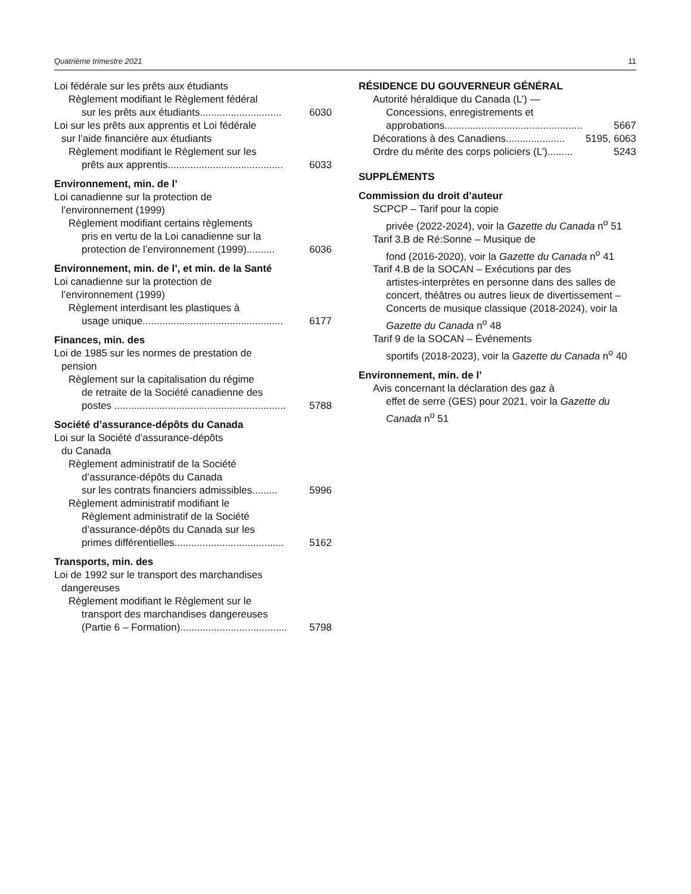Quatrième trimestre 2021 11
Loi fédérale sur les prêts aux étudiants
Règlement modifiant le Règlement fédéral
sur les prêts aux étudiants............................. 6030
Loi sur les prêts aux apprentis et Loi fédérale
sur l’aide financière aux étudiants
Règlement modifiant le Règlement sur les
prêts aux apprentis......................................... 6033
Environnement, min. de l’
Loi canadienne sur la protection de
l’environnement (1999)
Règlement modifiant certains règlements
pris en vertu de la Loi canadienne sur la
protection de l’environnement (1999).......... 6036
Environnement, min. de l’, et min. de la Santé
Loi canadienne sur la protection de
l’environnement (1999)
Règlement interdisant les plastiques à
usage unique.................................................. 6177
Finances, min. des
Loi de 1985 sur les normes de prestation de
pension
Règlement sur la capitalisation du régime
de retraite de la Société canadienne des
postes ............................................................. 5788
Société d’assurance-dépôts du Canada
Loi sur la Société d’assurance-dépôts
du Canada
Règlement administratif de la Société
d’assurance-dépôts du Canada
sur les contrats financiers admissibles......... 5996
Règlement administratif modifiant le
Règlement administratif de la Société
d’assurance-dépôts du Canada sur les
primes différentielles....................................... 5162
Transports, min. des
Loi de 1992 sur le transport des marchandises
dangereuses
Règlement modifiant le Règlement sur le
transport des marchandises dangereuses
(Partie 6 – Formation)...................................... 5798
RÉSIDENCE DU GOUVERNEUR GÉNÉRAL
Autorité héraldique du Canada (L’) —
Concessions, enregistrements et
approbations................................................. 5667
Décorations à des Canadiens..................... 5195, 6063
Ordre du mérite des corps policiers (L’)......... 5243
SUPPLÉMENTS
Commission du droit d’auteur
SCPCP – Tarif pour la copie
privée (2022-2024), voir la Gazette du Canada n<sup>o</sup> 51
Tarif 3.B de Ré:Sonne – Musique de
fond (2016-2020), voir la Gazette du Canada n<sup>o</sup> 41
Tarif 4.B de la SOCAN – Exécutions par des
artistes-interprètes en personne dans des salles de concert, théâtres ou autres lieux de divertissement – Concerts de musique classique (2018-2024), voir la Gazette du Canada n<sup>o</sup> 48
Tarif 9 de la SOCAN – Événements
sportifs (2018-2023), voir la Gazette du Canada n<sup>o</sup> 40
Environnement, min. de l’
Avis concernant la déclaration des gaz à
effet de serre (GES) pour 2021, voir la Gazette du Canada n<sup>o</sup> 51